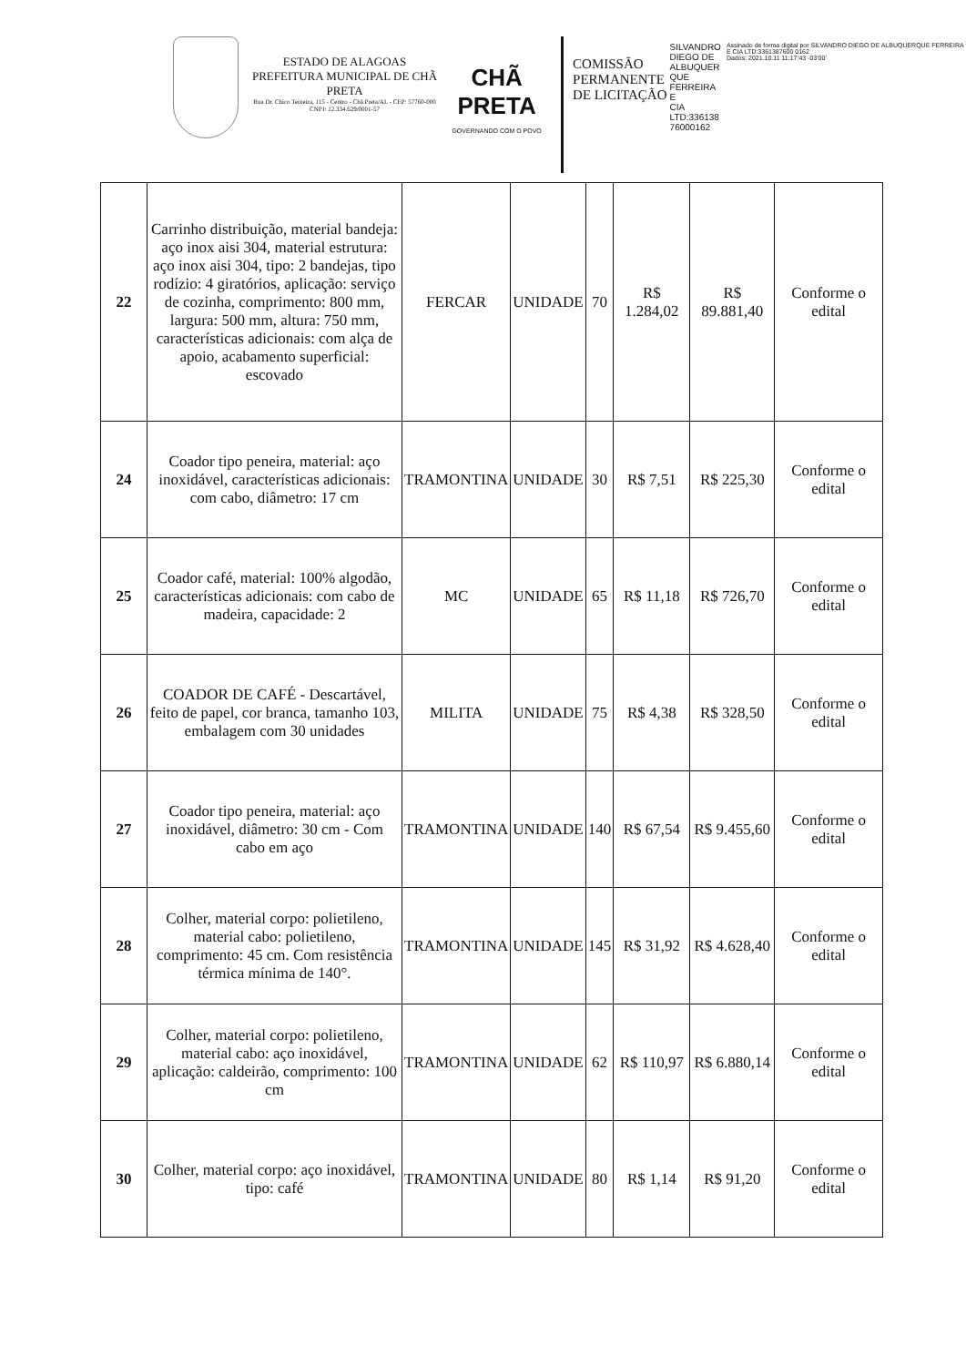ESTADO DE ALAGOAS
PREFEITURA MUNICIPAL DE CHÃ PRETA
Rua Dr. Chico Teixeira, 115 - Centro - Chã Preta/AL - CEP: 57760-000
CNPJ: 12.334.629/0001-57
CHÃ PRETA
GOVERNANDO COM O POVO
COMISSÃO
PERMANENTE
DE LICITAÇÃO
SILVANDRO
DIEGO DE
ALBUQUER
QUE
FERREIRA E
CIA
LTD:336138
76000162
Assinado de forma digital por SILVANDRO DIEGO DE ALBUQUERQUE FERREIRA E CIA LTD:3361387600 0162
Dados: 2021.10.11 11:17:43 -03'00'
| 22 | Carrinho distribuição, material bandeja: aço inox aisi 304, material estrutura: aço inox aisi 304, tipo: 2 bandejas, tipo rodízio: 4 giratórios, aplicação: serviço de cozinha, comprimento: 800 mm, largura: 500 mm, altura: 750 mm, características adicionais: com alça de apoio, acabamento superficial: escovado | FERCAR | UNIDADE | 70 | R$ 1.284,02 | R$ 89.881,40 | Conforme o edital |
| 24 | Coador tipo peneira, material: aço inoxidável, características adicionais: com cabo, diâmetro: 17 cm | TRAMONTINA | UNIDADE | 30 | R$ 7,51 | R$ 225,30 | Conforme o edital |
| 25 | Coador café, material: 100% algodão, características adicionais: com cabo de madeira, capacidade: 2 | MC | UNIDADE | 65 | R$ 11,18 | R$ 726,70 | Conforme o edital |
| 26 | COADOR DE CAFÉ - Descartável, feito de papel, cor branca, tamanho 103, embalagem com 30 unidades | MILITA | UNIDADE | 75 | R$ 4,38 | R$ 328,50 | Conforme o edital |
| 27 | Coador tipo peneira, material: aço inoxidável, diâmetro: 30 cm - Com cabo em aço | TRAMONTINA | UNIDADE | 140 | R$ 67,54 | R$ 9.455,60 | Conforme o edital |
| 28 | Colher, material corpo: polietileno, material cabo: polietileno, comprimento: 45 cm. Com resistência térmica mínima de 140°. | TRAMONTINA | UNIDADE | 145 | R$ 31,92 | R$ 4.628,40 | Conforme o edital |
| 29 | Colher, material corpo: polietileno, material cabo: aço inoxidável, aplicação: caldeirão, comprimento: 100 cm | TRAMONTINA | UNIDADE | 62 | R$ 110,97 | R$ 6.880,14 | Conforme o edital |
| 30 | Colher, material corpo: aço inoxidável, tipo: café | TRAMONTINA | UNIDADE | 80 | R$ 1,14 | R$ 91,20 | Conforme o edital |